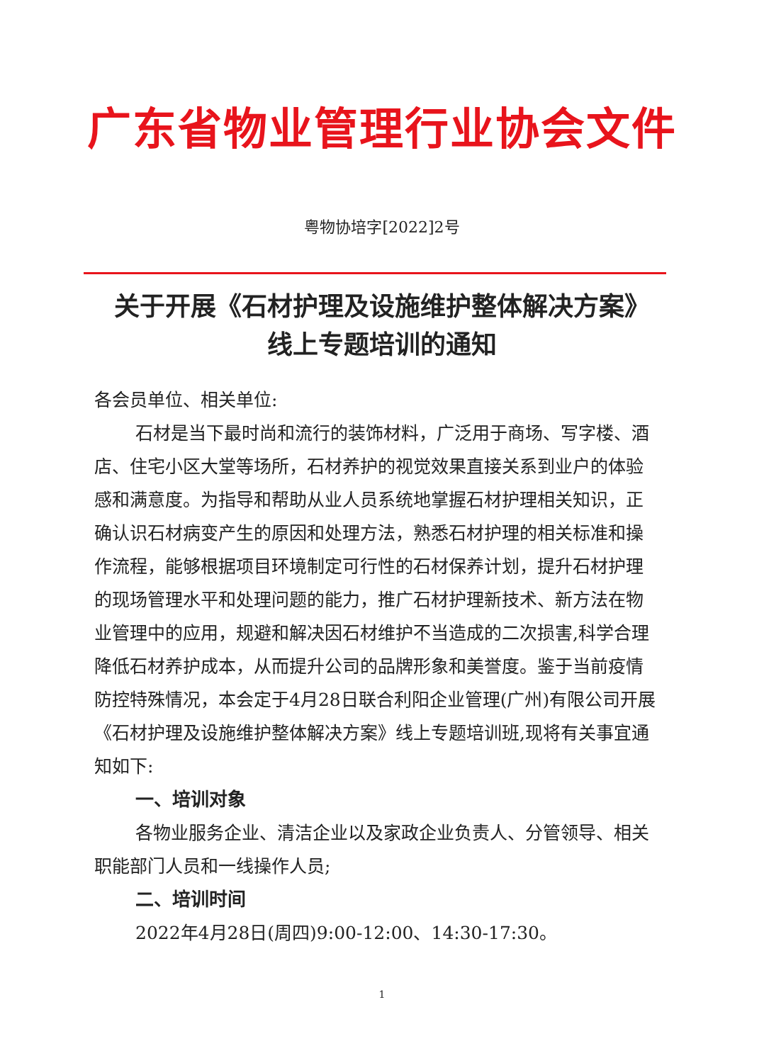广东省物业管理行业协会文件
粤物协培字[2022]2号
关于开展《石材护理及设施维护整体解决方案》
线上专题培训的通知
各会员单位、相关单位:
石材是当下最时尚和流行的装饰材料，广泛用于商场、写字楼、酒店、住宅小区大堂等场所，石材养护的视觉效果直接关系到业户的体验感和满意度。为指导和帮助从业人员系统地掌握石材护理相关知识，正确认识石材病变产生的原因和处理方法，熟悉石材护理的相关标准和操作流程，能够根据项目环境制定可行性的石材保养计划，提升石材护理的现场管理水平和处理问题的能力，推广石材护理新技术、新方法在物业管理中的应用，规避和解决因石材维护不当造成的二次损害,科学合理降低石材养护成本，从而提升公司的品牌形象和美誉度。鉴于当前疫情防控特殊情况，本会定于4月28日联合利阳企业管理(广州)有限公司开展《石材护理及设施维护整体解决方案》线上专题培训班,现将有关事宜通知如下:
一、培训对象
各物业服务企业、清洁企业以及家政企业负责人、分管领导、相关职能部门人员和一线操作人员;
二、培训时间
2022年4月28日(周四)9:00-12:00、14:30-17:30。
1